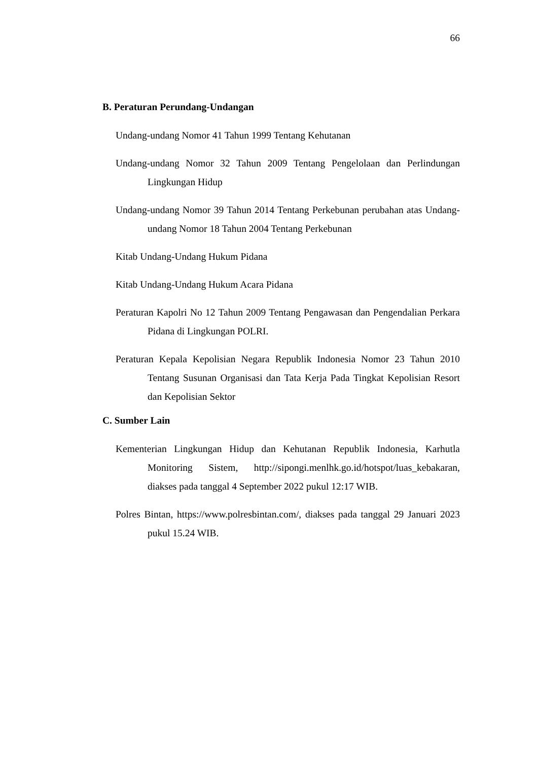66
B. Peraturan Perundang-Undangan
Undang-undang Nomor 41 Tahun 1999 Tentang Kehutanan
Undang-undang Nomor 32 Tahun 2009 Tentang Pengelolaan dan Perlindungan Lingkungan Hidup
Undang-undang Nomor 39 Tahun 2014 Tentang Perkebunan perubahan atas Undang-undang Nomor 18 Tahun 2004 Tentang Perkebunan
Kitab Undang-Undang Hukum Pidana
Kitab Undang-Undang Hukum Acara Pidana
Peraturan Kapolri No 12 Tahun 2009 Tentang Pengawasan dan Pengendalian Perkara Pidana di Lingkungan POLRI.
Peraturan Kepala Kepolisian Negara Republik Indonesia Nomor 23 Tahun 2010 Tentang Susunan Organisasi dan Tata Kerja Pada Tingkat Kepolisian Resort dan Kepolisian Sektor
C. Sumber Lain
Kementerian Lingkungan Hidup dan Kehutanan Republik Indonesia, Karhutla Monitoring Sistem, http://sipongi.menlhk.go.id/hotspot/luas_kebakaran, diakses pada tanggal 4 September 2022 pukul 12:17 WIB.
Polres Bintan, https://www.polresbintan.com/, diakses pada tanggal 29 Januari 2023 pukul 15.24 WIB.